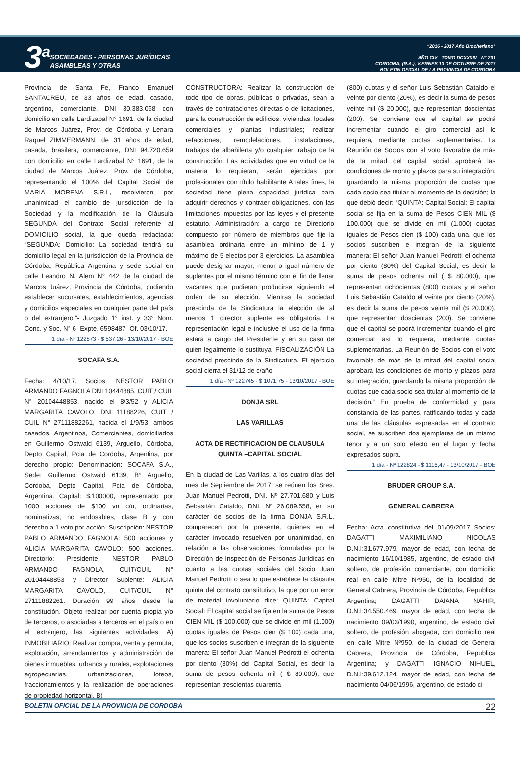3<sup>a</sup>
SOCIEDADES - PERSONAS JURÍDICAS
ASAMBLEAS Y OTRAS
“2016 - 2017 Año Brocheriano“
AÑO CIV - TOMO DCXXXIV - N° 201
CORDOBA, (R.A.), VIERNES 13 DE OCTUBRE DE 2017
BOLETIN OFICIAL DE LA PROVINCIA DE CORDOBA
Provincia de Santa Fe, Franco Emanuel SANTACREU, de 33 años de edad, casado, argentino, comerciante, DNI 30.383.068 con domicilio en calle Lardizabal N° 1691, de la ciudad de Marcos Juárez, Prov. de Córdoba y Lenara Raquel ZIMMERMANN, de 31 años de edad, casada, brasilera, comerciante, DNI 94.720.659 con domicilio en calle Lardizabal N° 1691, de la ciudad de Marcos Juárez, Prov. de Córdoba, representando el 100% del Capital Social de MARIA MORENA S.R.L, resolvieron por unanimidad el cambio de jurisdicción de la Sociedad y la modificación de la Cláusula SEGUNDA del Contrato Social referente al DOMICILIO social, la que queda redactada: “SEGUNDA: Domicilio: La sociedad tendrá su domicilio legal en la jurisdicción de la Provincia de Córdoba, República Argentina y sede social en calle Leandro N. Alem N° 442 de la ciudad de Marcos Juárez, Provincia de Córdoba, pudiendo establecer sucursales, establecimientos, agencias y domicilios especiales en cualquier parte del país o del extranjero.”- Juzgado 1° inst. y 33° Nom. Conc. y Soc. N° 6- Expte. 6598487- Of. 03/10/17.
1 día - Nº 122873 - $ 537,26 - 13/10/2017 - BOE
SOCAFA S.A.
Fecha: 4/10/17. Socios: NESTOR PABLO ARMANDO FAGNOLA DNI 10444885, CUIT / CUIL N° 20104448853, nacido el 8/3/52 y ALICIA MARGARITA CAVOLO, DNI 11188226, CUIT / CUIL N° 27111882261, nacida el 1/9/53, ambos casados, Argentinos, Comerciantes, domiciliados en Guillermo Ostwald 6139, Arguello, Córdoba, Depto Capital, Pcia de Cordoba, Argentina, por derecho propio: Denominación: SOCAFA S.A., Sede: Guillermo Ostwald 6139, B° Arguello, Cordoba, Depto Capital, Pcia de Córdoba, Argentina. Capital: $.100000, representado por 1000 acciones de $100 vn c/u, ordinarias, nominativas, no endosables, clase B y con derecho a 1 voto por acción. Suscripción: NESTOR PABLO ARMANDO FAGNOLA: 500 acciones y ALICIA MARGARITA CAVOLO: 500 acciones. Directorio: Presidente: NESTOR PABLO ARMANDO FAGNOLA, CUIT/CUIL N° 20104448853 y Director Suplente: ALICIA MARGARITA CAVOLO, CUIT/CUIL N° 27111882261. Duración 99 años desde la constitución. Objeto realizar por cuenta propia y/o de terceros, o asociadas a terceros en el país o en el extranjero, las siguientes actividades: A) INMOBILIARIO: Realizar compra, venta y permuta, explotación, arrendamientos y administración de bienes inmuebles, urbanos y rurales, explotaciones agropecuarias, urbanizaciones, loteos, fraccionamientos y la realización de operaciones de propiedad horizontal. B)
CONSTRUCTORA: Realizar la construcción de todo tipo de obras, públicas o privadas, sean a través de contrataciones directas o de licitaciones, para la construcción de edificios, viviendas, locales comerciales y plantas industriales; realizar refacciones, remodelaciones, instalaciones, trabajos de albañilería y/o cualquier trabajo de la construcción. Las actividades que en virtud de la materia lo requieran, serán ejercidas por profesionales con título habilitante A tales fines, la sociedad tiene plena capacidad jurídica para adquirir derechos y contraer obligaciones, con las limitaciones impuestas por las leyes y el presente estatuto. Administración: a cargo de Directorio compuesto por número de miembros que fije la asamblea ordinaria entre un mínimo de 1 y máximo de 5 electos por 3 ejercicios. La asamblea puede designar mayor, menor o igual número de suplentes por el mismo término con el fin de llenar vacantes que pudieran producirse siguiendo el orden de su elección. Mientras la sociedad prescinda de la Sindicatura la elección de al menos 1 director suplente es obligatoria. La representación legal e inclusive el uso de la firma estará a cargo del Presidente y en su caso de quien legalmente lo sustituya. FISCALIZACIÓN La sociedad prescinde de la Sindicatura. El ejercicio social cierra el 31/12 de c/año
1 día - Nº 122745 - $ 1071,75 - 13/10/2017 - BOE
DONJA SRL
LAS VARILLAS
ACTA DE RECTIFICACION DE CLAUSULA QUINTA –CAPITAL SOCIAL
En la ciudad de Las Varillas, a los cuatro días del mes de Septiembre de 2017, se reúnen los Sres. Juan Manuel Pedrotti, DNI. Nº 27.701.680 y Luis Sebastián Cataldo, DNI. Nº 26.089.558, en su carácter de socios de la firma DONJA S.R.L. comparecen por la presente, quienes en el carácter invocado resuelven por unanimidad, en relación a las observaciones formuladas por la Dirección de Inspección de Personas Jurídicas en cuanto a las cuotas sociales del Socio Juan Manuel Pedrotti o sea lo que establece la cláusula quinta del contrato constitutivo, la que por un error de material involuntario dice: QUINTA: Capital Social: El capital social se fija en la suma de Pesos CIEN MIL ($ 100.000) que se divide en mil (1.000) cuotas iguales de Pesos cien ($ 100) cada una, que los socios suscriben e integran de la siguiente manera: El señor Juan Manuel Pedrotti el ochenta por ciento (80%) del Capital Social, es decir la suma de pesos ochenta mil ( $ 80.000), que representan trescientas cuarenta
(800) cuotas y el señor Luis Sebastián Cataldo el veinte por ciento (20%), es decir la suma de pesos veinte mil ($ 20.000), que representan doscientas (200). Se conviene que el capital se podrá incrementar cuando el giro comercial así lo requiera, mediante cuotas suplementarias. La Reunión de Socios con el voto favorable de más de la mitad del capital social aprobará las condiciones de monto y plazos para su integración, guardando la misma proporción de cuotas que cada socio sea titular al momento de la decisión; la que debió decir: “QUINTA: Capital Social: El capital social se fija en la suma de Pesos CIEN MIL ($ 100.000) que se divide en mil (1.000) cuotas iguales de Pesos cien ($ 100) cada una, que los socios suscriben e integran de la siguiente manera: El señor Juan Manuel Pedrotti el ochenta por ciento (80%) del Capital Social, es decir la suma de pesos ochenta mil ( $ 80.000), que representan ochocientas (800) cuotas y el señor Luis Sebastián Cataldo el veinte por ciento (20%), es decir la suma de pesos veinte mil ($ 20.000), que representan doscientas (200). Se conviene que el capital se podrá incrementar cuando el giro comercial así lo requiera, mediante cuotas suplementarias. La Reunión de Socios con el voto favorable de más de la mitad del capital social aprobará las condiciones de monto y plazos para su integración, guardando la misma proporción de cuotas que cada socio sea titular al momento de la decisión.” En prueba de conformidad y para constancia de las partes, ratificando todas y cada una de las cláusulas expresadas en el contrato social, se suscriben dos ejemplares de un mismo tenor y a un solo efecto en el lugar y fecha expresados supra.
1 día - Nº 122824 - $ 1116,47 - 13/10/2017 - BOE
BRUDER GROUP S.A.
GENERAL CABRERA
Fecha: Acta constitutiva del 01/09/2017 Socios: DAGATTI MAXIMILIANO NICOLAS D.N.I:31.677.979, mayor de edad, con fecha de nacimiento 16/10/1985, argentino, de estado civil soltero, de profesión comerciante, con domicilio real en calle Mitre Nº950, de la localidad de General Cabrera, Provincia de Córdoba, Republica Argentina; DAGATTI DAIANA NAHIR, D.N.I:34.550.469, mayor de edad, con fecha de nacimiento 09/03/1990, argentino, de estado civil soltero, de profesión abogada, con domicilio real en calle Mitre Nº950, de la ciudad de General Cabrera, Provincia de Córdoba, Republica Argentina; y DAGATTI IGNACIO NIHUEL, D.N.I:39.612.124, mayor de edad, con fecha de nacimiento 04/06/1996, argentino, de estado ci-
BOLETIN OFICIAL DE LA PROVINCIA DE CORDOBA 22